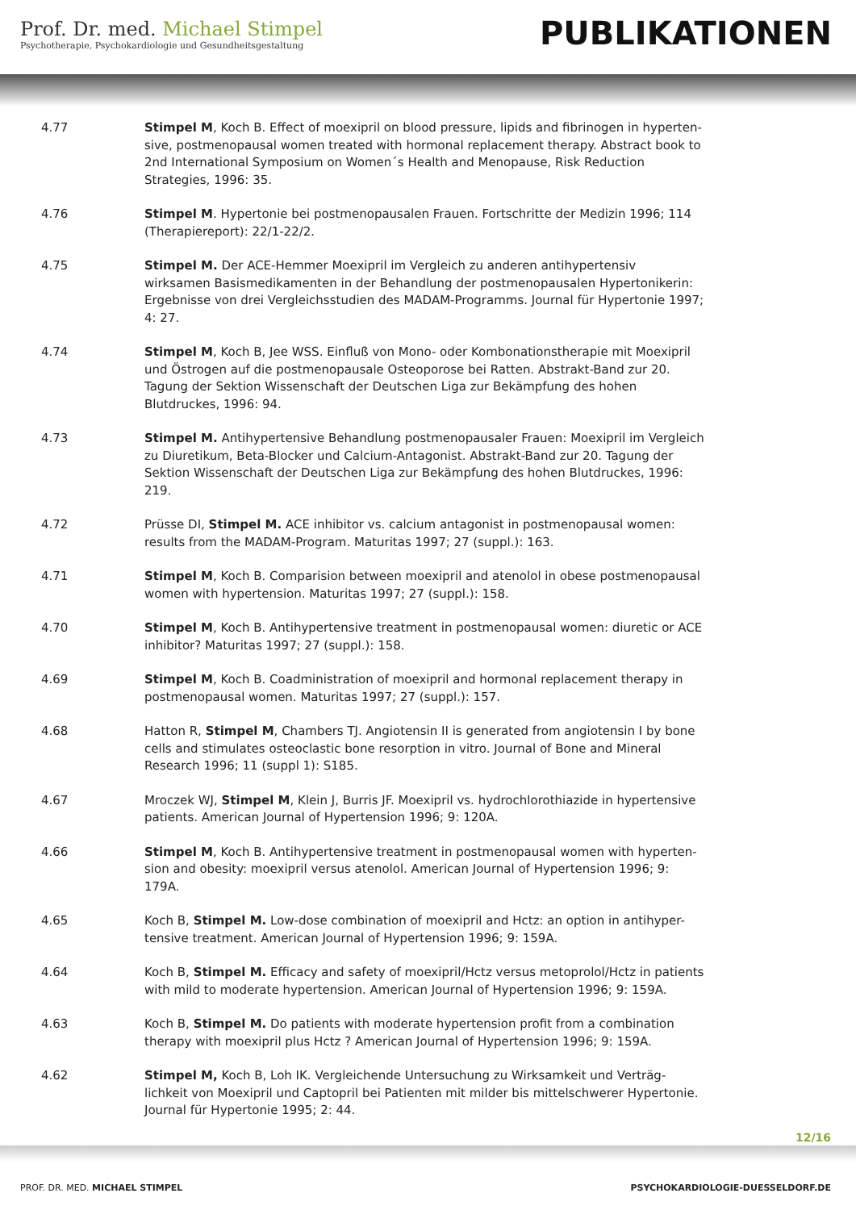Prof. Dr. med. Michael Stimpel
Psychotherapie, Psychokardiologie und Gesundheitsgestaltung
PUBLIKATIONEN
4.77 Stimpel M, Koch B. Effect of moexipril on blood pressure, lipids and fibrinogen in hyperten-sive, postmenopausal women treated with hormonal replacement therapy. Abstract book to 2nd International Symposium on Women´s Health and Menopause, Risk Reduction Strategies, 1996: 35.
4.76 Stimpel M. Hypertonie bei postmenopausalen Frauen. Fortschritte der Medizin 1996; 114 (Therapiereport): 22/1-22/2.
4.75 Stimpel M. Der ACE-Hemmer Moexipril im Vergleich zu anderen antihypertensiv wirksamen Basismedikamenten in der Behandlung der postmenopausalen Hypertonikerin: Ergebnisse von drei Vergleichsstudien des MADAM-Programms. Journal für Hypertonie 1997; 4: 27.
4.74 Stimpel M, Koch B, Jee WSS. Einfluß von Mono- oder Kombonationstherapie mit Moexipril und Östrogen auf die postmenopausale Osteoporose bei Ratten. Abstrakt-Band zur 20. Tagung der Sektion Wissenschaft der Deutschen Liga zur Bekämpfung des hohen Blutdruckes, 1996: 94.
4.73 Stimpel M. Antihypertensive Behandlung postmenopausaler Frauen: Moexipril im Vergleich zu Diuretikum, Beta-Blocker und Calcium-Antagonist. Abstrakt-Band zur 20. Tagung der Sektion Wissenschaft der Deutschen Liga zur Bekämpfung des hohen Blutdruckes, 1996: 219.
4.72 Prüsse DI, Stimpel M. ACE inhibitor vs. calcium antagonist in postmenopausal women: results from the MADAM-Program. Maturitas 1997; 27 (suppl.): 163.
4.71 Stimpel M, Koch B. Comparision between moexipril and atenolol in obese postmenopausal women with hypertension. Maturitas 1997; 27 (suppl.): 158.
4.70 Stimpel M, Koch B. Antihypertensive treatment in postmenopausal women: diuretic or ACE inhibitor? Maturitas 1997; 27 (suppl.): 158.
4.69 Stimpel M, Koch B. Coadministration of moexipril and hormonal replacement therapy in postmenopausal women. Maturitas 1997; 27 (suppl.): 157.
4.68 Hatton R, Stimpel M, Chambers TJ. Angiotensin II is generated from angiotensin I by bone cells and stimulates osteoclastic bone resorption in vitro. Journal of Bone and Mineral Research 1996; 11 (suppl 1): S185.
4.67 Mroczek WJ, Stimpel M, Klein J, Burris JF. Moexipril vs. hydrochlorothiazide in hypertensive patients. American Journal of Hypertension 1996; 9: 120A.
4.66 Stimpel M, Koch B. Antihypertensive treatment in postmenopausal women with hyperten-sion and obesity: moexipril versus atenolol. American Journal of Hypertension 1996; 9: 179A.
4.65 Koch B, Stimpel M. Low-dose combination of moexipril and Hctz: an option in antihyper-tensive treatment. American Journal of Hypertension 1996; 9: 159A.
4.64 Koch B, Stimpel M. Efficacy and safety of moexipril/Hctz versus metoprolol/Hctz in patients with mild to moderate hypertension. American Journal of Hypertension 1996; 9: 159A.
4.63 Koch B, Stimpel M. Do patients with moderate hypertension profit from a combination therapy with moexipril plus Hctz ? American Journal of Hypertension 1996; 9: 159A.
4.62 Stimpel M, Koch B, Loh IK. Vergleichende Untersuchung zu Wirksamkeit und Verträg-lichkeit von Moexipril und Captopril bei Patienten mit milder bis mittelschwerer Hypertonie. Journal für Hypertonie 1995; 2: 44.
12/16
PROF. DR. MED. MICHAEL STIMPEL PSYCHOKARDIOLOGIE-DUESSELDORF.DE